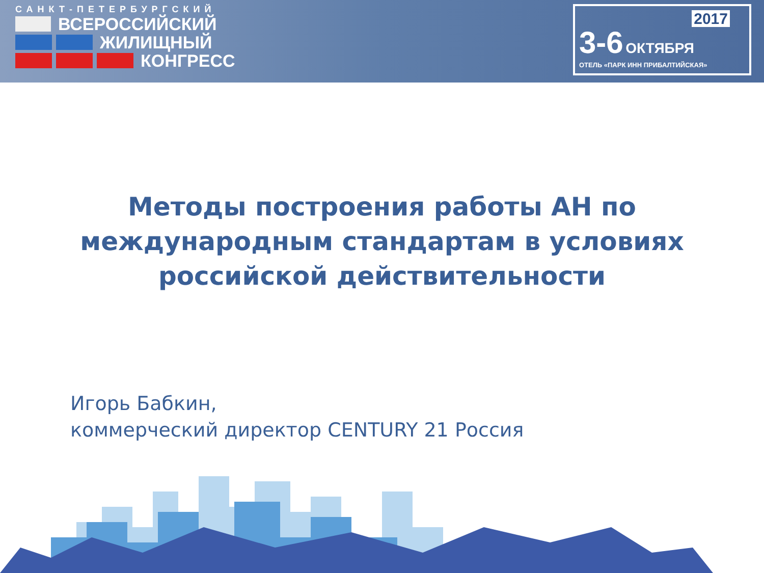САНКТ-ПЕТЕРБУРГСКИЙ
ВСЕРОССИЙСКИЙ
ЖИЛИЩНЫЙ
КОНГРЕСС
2017
3-6 ОКТЯБРЯ
ОТЕЛЬ «ПАРК ИНН ПРИБАЛТИЙСКАЯ»
Методы построения работы АН по
международным стандартам в условиях
российской действительности
Игорь Бабкин,
коммерческий директор CENTURY 21 Россия